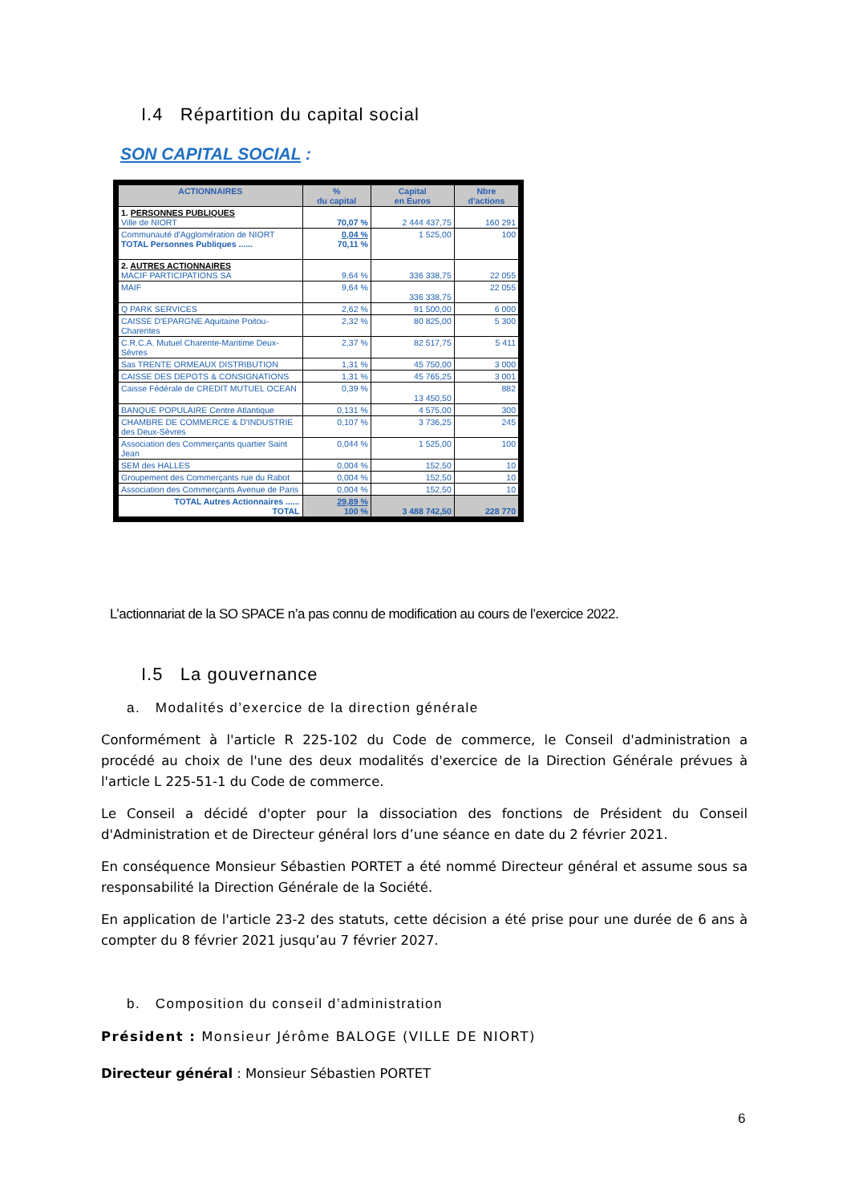I.4 Répartition du capital social
SON CAPITAL SOCIAL :
| ACTIONNAIRES | % du capital | Capital en Euros | Nbre d'actions |
| --- | --- | --- | --- |
| 1. PERSONNES PUBLIQUES Ville de NIORT | 70,07 % | 2 444 437,75 | 160 291 |
| Communauté d'Agglomération de NIORT TOTAL Personnes Publiques ...... | 0,04 % 70,11 % | 1 525,00 | 100 |
| 2. AUTRES ACTIONNAIRES MACIF PARTICIPATIONS SA | 9,64 % | 336 338,75 | 22 055 |
| MAIF | 9,64 % | 336 338,75 | 22 055 |
| Q PARK SERVICES | 2,62 % | 91 500,00 | 6 000 |
| CAISSE D'EPARGNE Aquitaine Poitou-Charentes | 2,32 % | 80 825,00 | 5 300 |
| C.R.C.A. Mutuel Charente-Maritime Deux-Sèvres | 2,37 % | 82 517,75 | 5 411 |
| Sas TRENTE ORMEAUX DISTRIBUTION | 1,31 % | 45 750,00 | 3 000 |
| CAISSE DES DEPOTS & CONSIGNATIONS | 1,31 % | 45 765,25 | 3 001 |
| Caisse Fédérale de CREDIT MUTUEL OCEAN | 0,39 % | 13 450,50 | 882 |
| BANQUE POPULAIRE Centre Atlantique | 0,131 % | 4 575,00 | 300 |
| CHAMBRE DE COMMERCE & D'INDUSTRIE des Deux-Sèvres | 0,107 % | 3 736,25 | 245 |
| Association des Commerçants quartier Saint Jean | 0,044 % | 1 525,00 | 100 |
| SEM des HALLES | 0,004 % | 152,50 | 10 |
| Groupement des Commerçants rue du Rabot | 0,004 % | 152,50 | 10 |
| Association des Commerçants Avenue de Paris | 0,004 % | 152,50 | 10 |
| TOTAL Autres Actionnaires ...... TOTAL | 29,89 % 100 % | 3 488 742,50 | 228 770 |
L’actionnariat de la SO SPACE n’a pas connu de modification au cours de l’exercice 2022.
I.5 La gouvernance
a. Modalités d’exercice de la direction générale
Conformément à l'article R 225-102 du Code de commerce, le Conseil d'administration a procédé au choix de l'une des deux modalités d'exercice de la Direction Générale prévues à l'article L 225-51-1 du Code de commerce.
Le Conseil a décidé d'opter pour la dissociation des fonctions de Président du Conseil d'Administration et de Directeur général lors d’une séance en date du 2 février 2021.
En conséquence Monsieur Sébastien PORTET a été nommé Directeur général et assume sous sa responsabilité la Direction Générale de la Société.
En application de l'article 23-2 des statuts, cette décision a été prise pour une durée de 6 ans à compter du 8 février 2021 jusqu’au 7 février 2027.
b. Composition du conseil d’administration
Président : Monsieur Jérôme BALOGE (VILLE DE NIORT)
Directeur général : Monsieur Sébastien PORTET
6